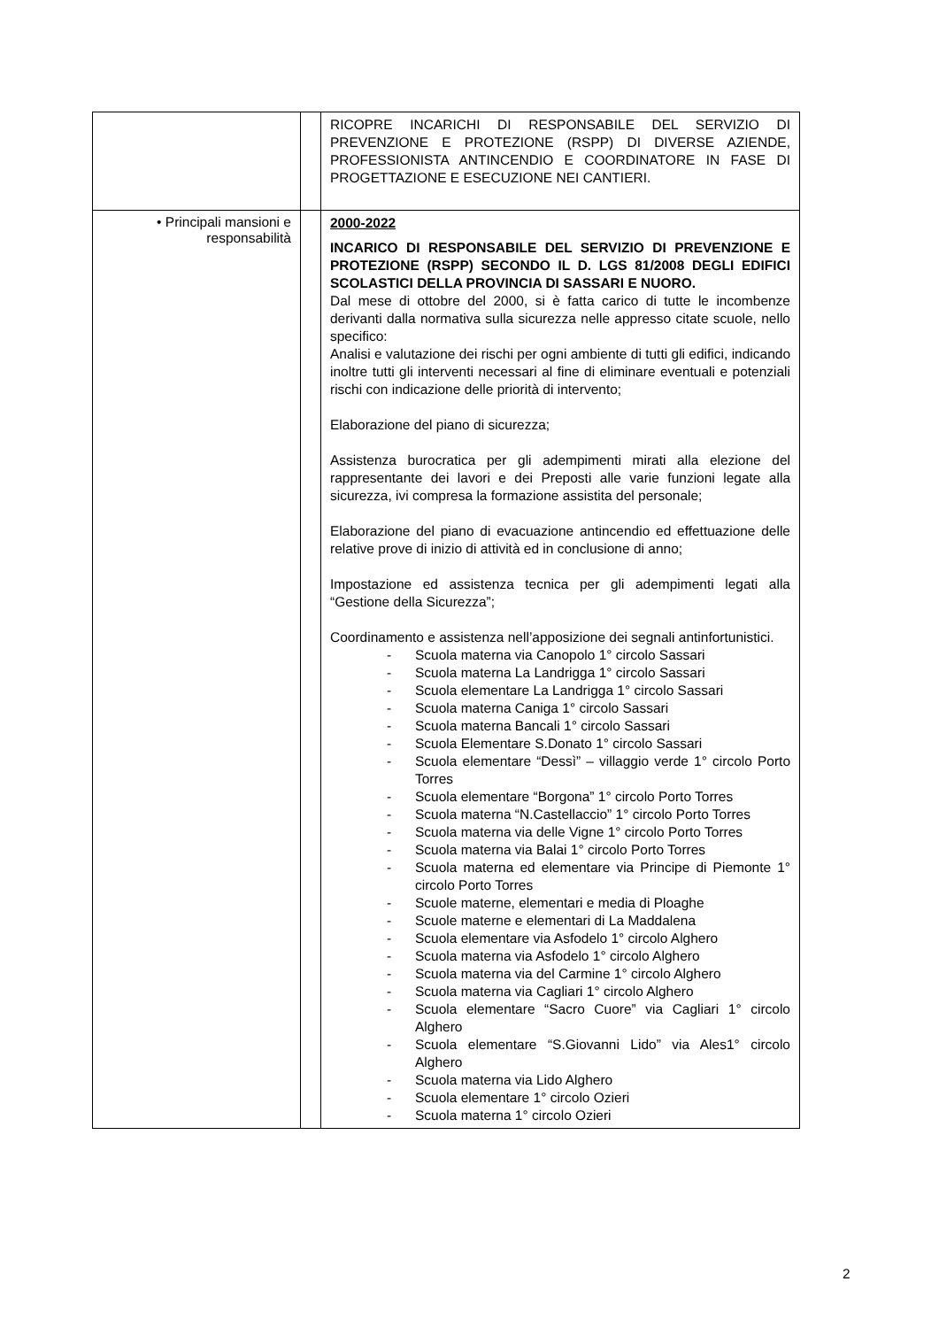| | | RICOPRE INCARICHI DI RESPONSABILE DEL SERVIZIO DI PREVENZIONE E PROTEZIONE (RSPP) DI DIVERSE AZIENDE, PROFESSIONISTA ANTINCENDIO E COORDINATORE IN FASE DI PROGETTAZIONE E ESECUZIONE NEI CANTIERI. |
| • Principali mansioni e responsabilità | | 2000-2022 INCARICO DI RESPONSABILE DEL SERVIZIO DI PREVENZIONE E PROTEZIONE (RSPP) SECONDO IL D. LGS 81/2008 DEGLI EDIFICI SCOLASTICI DELLA PROVINCIA DI SASSARI E NUORO. Dal mese di ottobre del 2000, si è fatta carico di tutte le incombenze derivanti dalla normativa sulla sicurezza nelle appresso citate scuole, nello specifico: Analisi e valutazione dei rischi per ogni ambiente di tutti gli edifici, indicando inoltre tutti gli interventi necessari al fine di eliminare eventuali e potenziali rischi con indicazione delle priorità di intervento; Elaborazione del piano di sicurezza; Assistenza burocratica per gli adempimenti mirati alla elezione del rappresentante dei lavori e dei Preposti alle varie funzioni legate alla sicurezza, ivi compresa la formazione assistita del personale; Elaborazione del piano di evacuazione antincendio ed effettuazione delle relative prove di inizio di attività ed in conclusione di anno; Impostazione ed assistenza tecnica per gli adempimenti legati alla “Gestione della Sicurezza”; Coordinamento e assistenza nell’apposizione dei segnali antinfortunistici. - Scuola materna via Canopolo 1° circolo Sassari - Scuola materna La Landrigga 1° circolo Sassari - Scuola elementare La Landrigga 1° circolo Sassari - Scuola materna Caniga 1° circolo Sassari - Scuola materna Bancali 1° circolo Sassari - Scuola Elementare S.Donato 1° circolo Sassari - Scuola elementare “Dessì” – villaggio verde 1° circolo Porto Torres - Scuola elementare “Borgona” 1° circolo Porto Torres - Scuola materna “N.Castellaccio” 1° circolo Porto Torres - Scuola materna via delle Vigne 1° circolo Porto Torres - Scuola materna via Balai 1° circolo Porto Torres - Scuola materna ed elementare via Principe di Piemonte 1° circolo Porto Torres - Scuole materne, elementari e media di Ploaghe - Scuole materne e elementari di La Maddalena - Scuola elementare via Asfodelo 1° circolo Alghero - Scuola materna via Asfodelo 1° circolo Alghero - Scuola materna via del Carmine 1° circolo Alghero - Scuola materna via Cagliari 1° circolo Alghero - Scuola elementare “Sacro Cuore” via Cagliari 1° circolo Alghero - Scuola elementare “S.Giovanni Lido” via Ales1° circolo Alghero - Scuola materna via Lido Alghero - Scuola elementare 1° circolo Ozieri - Scuola materna 1° circolo Ozieri |
2